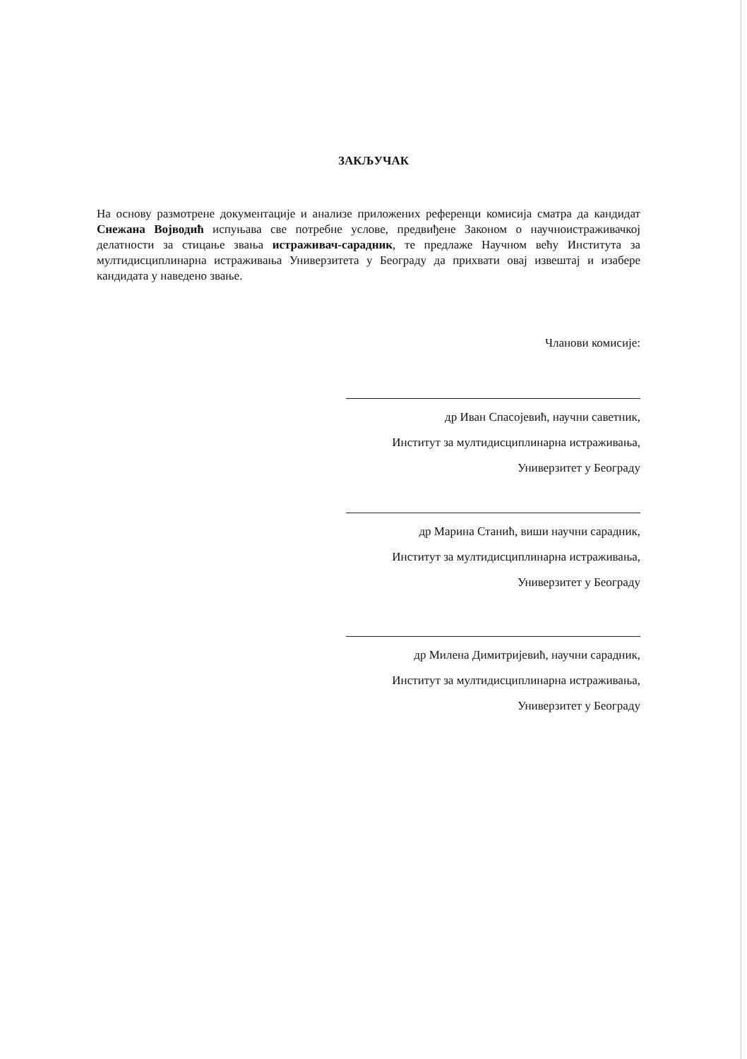ЗАКЉУЧАК
На основу размотрене документације и анализе приложених референци комисија сматра да кандидат Снежана Војводић испуњава све потребне услове, предвиђене Законом о научноистраживачкој делатности за стицање звања истраживач-сарадник, те предлаже Научном већу Института за мултидисциплинарна истраживања Универзитета у Београду да прихвати овај извештај и изабере кандидата у наведено звање.
Чланови комисије:
др Иван Спасојевић, научни саветник,
Институт за мултидисциплинарна истраживања,
Универзитет у Београду
др Марина Станић, виши научни сарадник,
Институт за мултидисциплинарна истраживања,
Универзитет у Београду
др Милена Димитријевић, научни сарадник,
Институт за мултидисциплинарна истраживања,
Универзитет у Београду